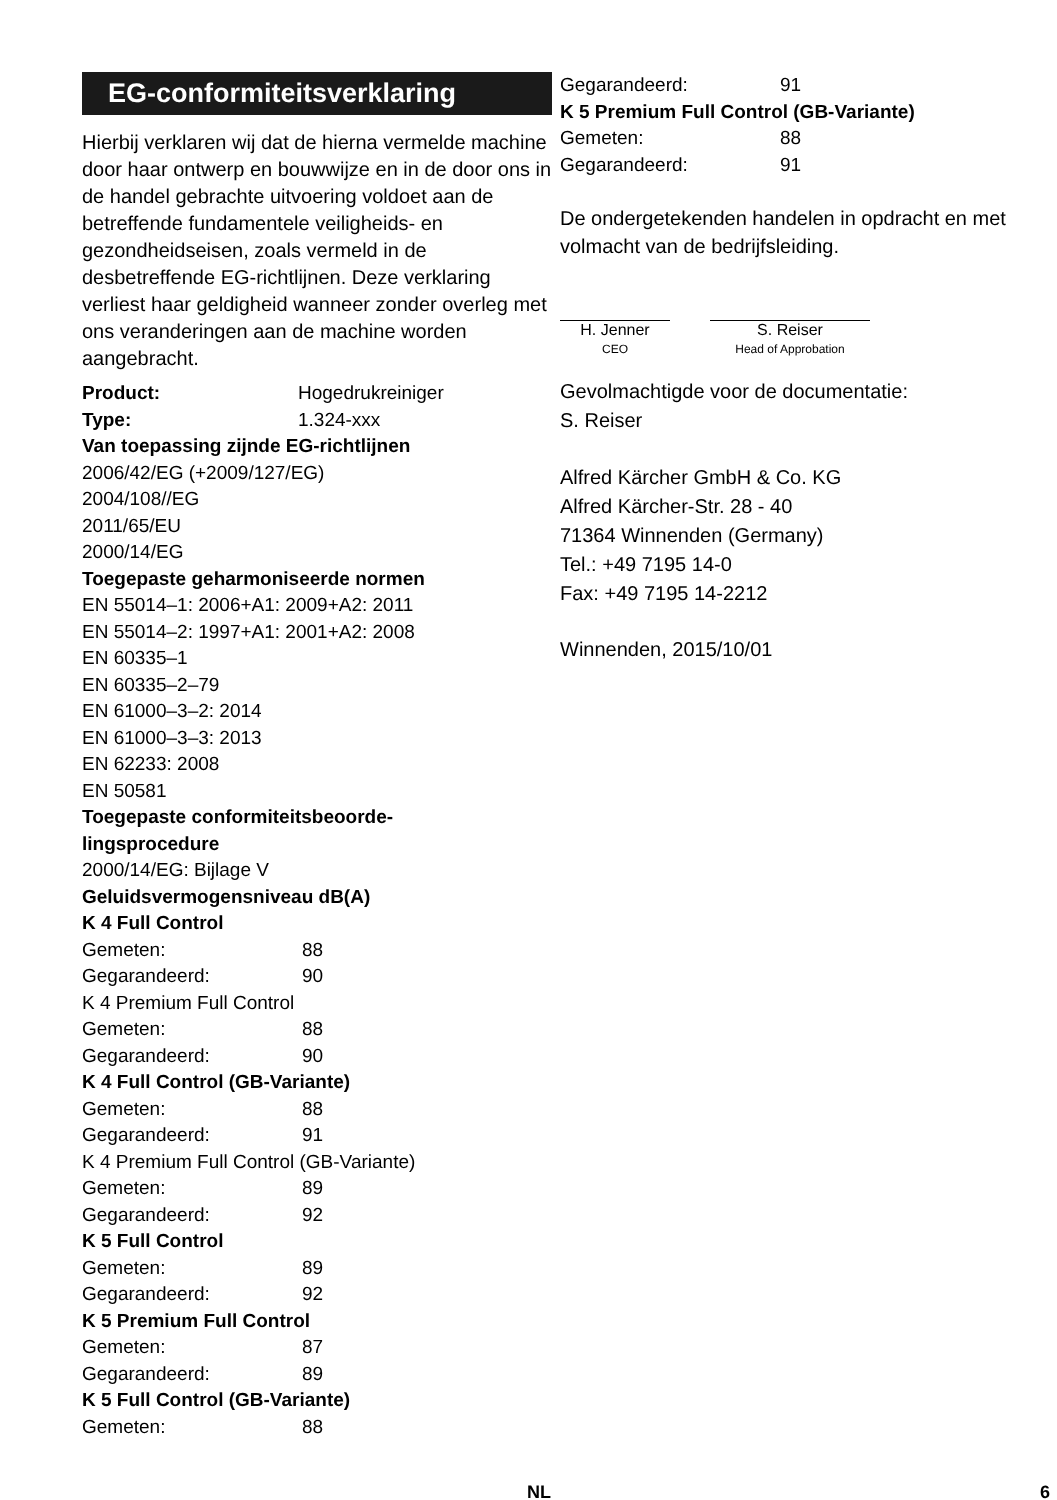EG-conformiteitsverklaring
Hierbij verklaren wij dat de hierna vermelde machine door haar ontwerp en bouwwijze en in de door ons in de handel gebrachte uitvoering voldoet aan de betreffende fundamentele veiligheids- en gezondheidseisen, zoals vermeld in de desbetreffende EG-richtlijnen. Deze verklaring verliest haar geldigheid wanneer zonder overleg met ons veranderingen aan de machine worden aangebracht.
Product: Hogedrukreiniger
Type: 1.324-xxx
Van toepassing zijnde EG-richtlijnen
2006/42/EG (+2009/127/EG)
2004/108//EG
2011/65/EU
2000/14/EG
Toegepaste geharmoniseerde normen
EN 55014–1: 2006+A1: 2009+A2: 2011
EN 55014–2: 1997+A1: 2001+A2: 2008
EN 60335–1
EN 60335–2–79
EN 61000–3–2: 2014
EN 61000–3–3: 2013
EN 62233: 2008
EN 50581
Toegepaste conformiteitsbeoorde-
lingsprocedure
2000/14/EG: Bijlage V
Geluidsvermogensniveau dB(A)
K 4 Full Control
Gemeten: 88
Gegarandeerd: 90
K 4 Premium Full Control
Gemeten: 88
Gegarandeerd: 90
K 4 Full Control (GB-Variante)
Gemeten: 88
Gegarandeerd: 91
K 4 Premium Full Control (GB-Variante)
Gemeten: 89
Gegarandeerd: 92
K 5 Full Control
Gemeten: 89
Gegarandeerd: 92
K 5 Premium Full Control
Gemeten: 87
Gegarandeerd: 89
K 5 Full Control (GB-Variante)
Gemeten: 88
Gegarandeerd: 91
K 5 Premium Full Control (GB-Variante)
Gemeten: 88
Gegarandeerd: 91
De ondergetekenden handelen in opdracht en met volmacht van de bedrijfsleiding.
H. Jenner
CEO
S. Reiser
Head of Approbation
Gevolmachtigde voor de documentatie:
S. Reiser
Alfred Kärcher GmbH & Co. KG
Alfred Kärcher-Str. 28 - 40
71364 Winnenden (Germany)
Tel.: +49 7195 14-0
Fax: +49 7195 14-2212
Winnenden, 2015/10/01
NL 6